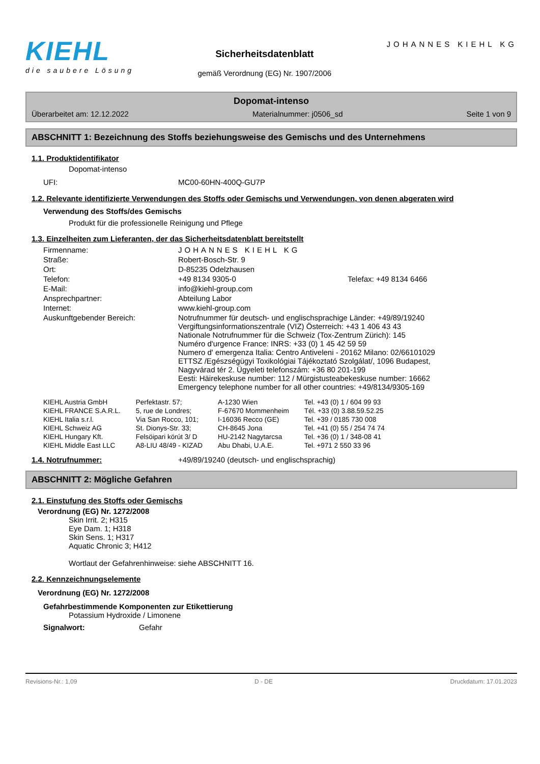KIEHL
die saubere Lösung
Sicherheitsdatenblatt
gemäß Verordnung (EG) Nr. 1907/2006
JOHANNES KIEHL KG
Dopomat-intenso
Überarbeitet am: 12.12.2022 Materialnummer: j0506_sd Seite 1 von 9
ABSCHNITT 1: Bezeichnung des Stoffs beziehungsweise des Gemischs und des Unternehmens
1.1. Produktidentifikator
Dopomat-intenso
| UFI: | MC00-60HN-400Q-GU7P |
1.2. Relevante identifizierte Verwendungen des Stoffs oder Gemischs und Verwendungen, von denen abgeraten wird
Verwendung des Stoffs/des Gemischs
Produkt für die professionelle Reinigung und Pflege
1.3. Einzelheiten zum Lieferanten, der das Sicherheitsdatenblatt bereitstellt
| Firmenname: | JOHANNES KIEHL KG |
| Straße: | Robert-Bosch-Str. 9 |
| Ort: | D-85235 Odelzhausen |
| Telefon: | +49 8134 9305-0 Telefax: +49 8134 6466 |
| E-Mail: | info@kiehl-group.com |
| Ansprechpartner: | Abteilung Labor |
| Internet: | www.kiehl-group.com |
| Auskunftgebender Bereich: | Notrufnummer für deutsch- und englischsprachige Länder: +49/89/19240 Vergiftungsinformationszentrale (VIZ) Österreich: +43 1 406 43 43 Nationale Notrufnummer für die Schweiz (Tox-Zentrum Zürich): 145 Numéro d'urgence France: INRS: +33 (0) 1 45 42 59 59 Numero d' emergenza Italia: Centro Antiveleni - 20162 Milano: 02/66101029 ETTSZ /Egészségügyi Toxikológiai Tájékoztató Szolgálat/, 1096 Budapest, Nagyvárad tér 2. Ügyeleti telefonszám: +36 80 201-199 Eesti: Häirekeskuse number: 112 / Mürgistusteabekeskuse number: 16662 Emergency telephone number for all other countries: +49/8134/9305-169 |
| KIEHL Austria GmbH | Perfektastr. 57; | A-1230 Wien | Tel. +43 (0) 1 / 604 99 93 |
| KIEHL FRANCE S.A.R.L. | 5, rue de Londres; | F-67670 Mommenheim | Tél. +33 (0) 3.88.59.52.25 |
| KIEHL Italia s.r.l. | Via San Rocco, 101; | I-16036 Recco (GE) | Tel. +39 / 0185 730 008 |
| KIEHL Schweiz AG | St. Dionys-Str. 33; | CH-8645 Jona | Tel. +41 (0) 55 / 254 74 74 |
| KIEHL Hungary Kft. | Felsöipari körút 3/ D | HU-2142 Nagytarcsa | Tel. +36 (0) 1 / 348-08 41 |
| KIEHL Middle East LLC | A8-LIU 48/49 - KIZAD | Abu Dhabi, U.A.E. | Tel. +971 2 550 33 96 |
| 1.4. Notrufnummer: | +49/89/19240 (deutsch- und englischsprachig) |
ABSCHNITT 2: Mögliche Gefahren
2.1. Einstufung des Stoffs oder Gemischs
Verordnung (EG) Nr. 1272/2008
Skin Irrit. 2; H315
Eye Dam. 1; H318
Skin Sens. 1; H317
Aquatic Chronic 3; H412
Wortlaut der Gefahrenhinweise: siehe ABSCHNITT 16.
2.2. Kennzeichnungselemente
Verordnung (EG) Nr. 1272/2008
Gefahrbestimmende Komponenten zur Etikettierung
Potassium Hydroxide / Limonene
| Signalwort: | Gefahr |
Revisions-Nr.: 1,09 D - DE Druckdatum: 17.01.2023